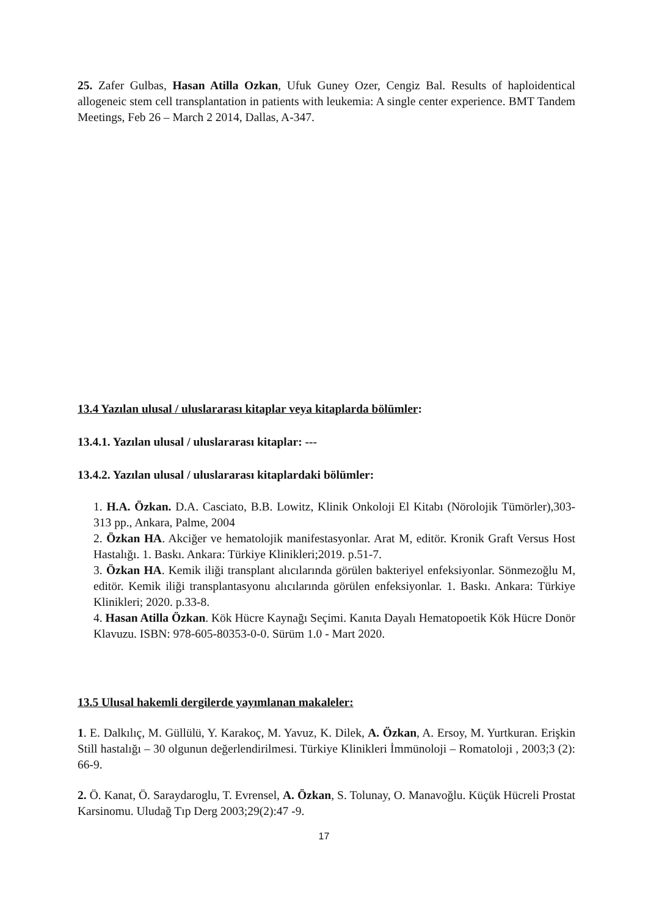25. Zafer Gulbas, Hasan Atilla Ozkan, Ufuk Guney Ozer, Cengiz Bal. Results of haploidentical allogeneic stem cell transplantation in patients with leukemia: A single center experience. BMT Tandem Meetings, Feb 26 – March 2 2014, Dallas, A-347.
13.4 Yazılan ulusal / uluslararası kitaplar veya kitaplarda bölümler:
13.4.1. Yazılan ulusal / uluslararası kitaplar: ---
13.4.2. Yazılan ulusal / uluslararası kitaplardaki bölümler:
1. H.A. Özkan. D.A. Casciato, B.B. Lowitz, Klinik Onkoloji El Kitabı (Nörolojik Tümörler),303-313 pp., Ankara, Palme, 2004
2. Özkan HA. Akciğer ve hematolojik manifestasyonlar. Arat M, editör. Kronik Graft Versus Host Hastalığı. 1. Baskı. Ankara: Türkiye Klinikleri;2019. p.51-7.
3. Özkan HA. Kemik iliği transplant alıcılarında görülen bakteriyel enfeksiyonlar. Sönmezoğlu M, editör. Kemik iliği transplantasyonu alıcılarında görülen enfeksiyonlar. 1. Baskı. Ankara: Türkiye Klinikleri; 2020. p.33-8.
4. Hasan Atilla Özkan. Kök Hücre Kaynağı Seçimi. Kanıta Dayalı Hematopoetik Kök Hücre Donör Klavuzu. ISBN: 978-605-80353-0-0. Sürüm 1.0 - Mart 2020.
13.5 Ulusal hakemli dergilerde yayımlanan makaleler:
1. E. Dalkılıç, M. Güllülü, Y. Karakoç, M. Yavuz, K. Dilek, A. Özkan, A. Ersoy, M. Yurtkuran. Erişkin Still hastalığı – 30 olgunun değerlendirilmesi. Türkiye Klinikleri İmmünoloji – Romatoloji , 2003;3 (2): 66-9.
2. Ö. Kanat, Ö. Saraydaroglu, T. Evrensel, A. Özkan, S. Tolunay, O. Manavoğlu. Küçük Hücreli Prostat Karsinomu. Uludağ Tıp Derg 2003;29(2):47 -9.
17